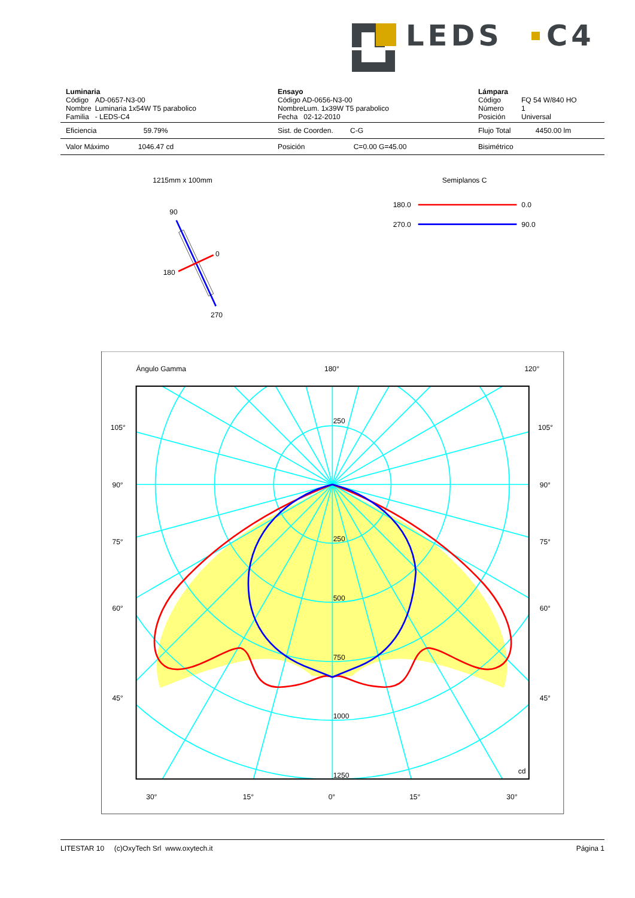LEDS
C4
| Luminaria / Código / AD-0657-N3-00 / / Nombre / Luminaria 1x54W T5 parabolico / / Familia / - LEDS-C4 / | Ensayo Código AD-0656-N3-00 NombreLum. 1x39W T5 parabolico Fecha 02-12-2010 | Lámpara / Código / FQ 54 W/840 HO / / Número / 1 / / Posición / Universal / |
| Eficiencia 59.79% | Sist. de Coorden. C-G | Flujo Total 4450.00 lm |
| Valor Máximo 1046.47 cd | Posición C=0.00 G=45.00 | Bisimétrico |
1215mm x 100mm
Semiplanos C
90
0
180
270
180.0
0.0
270.0
90.0
Ángulo Gamma
180°
120°
105°
105°
90°
90°
75°
75°
60°
60°
45°
45°
250
250
500
750
1000
1250
cd
30°
15°
0°
15°
30°
LITESTAR 10 (c)OxyTech Srl www.oxytech.it Página 1